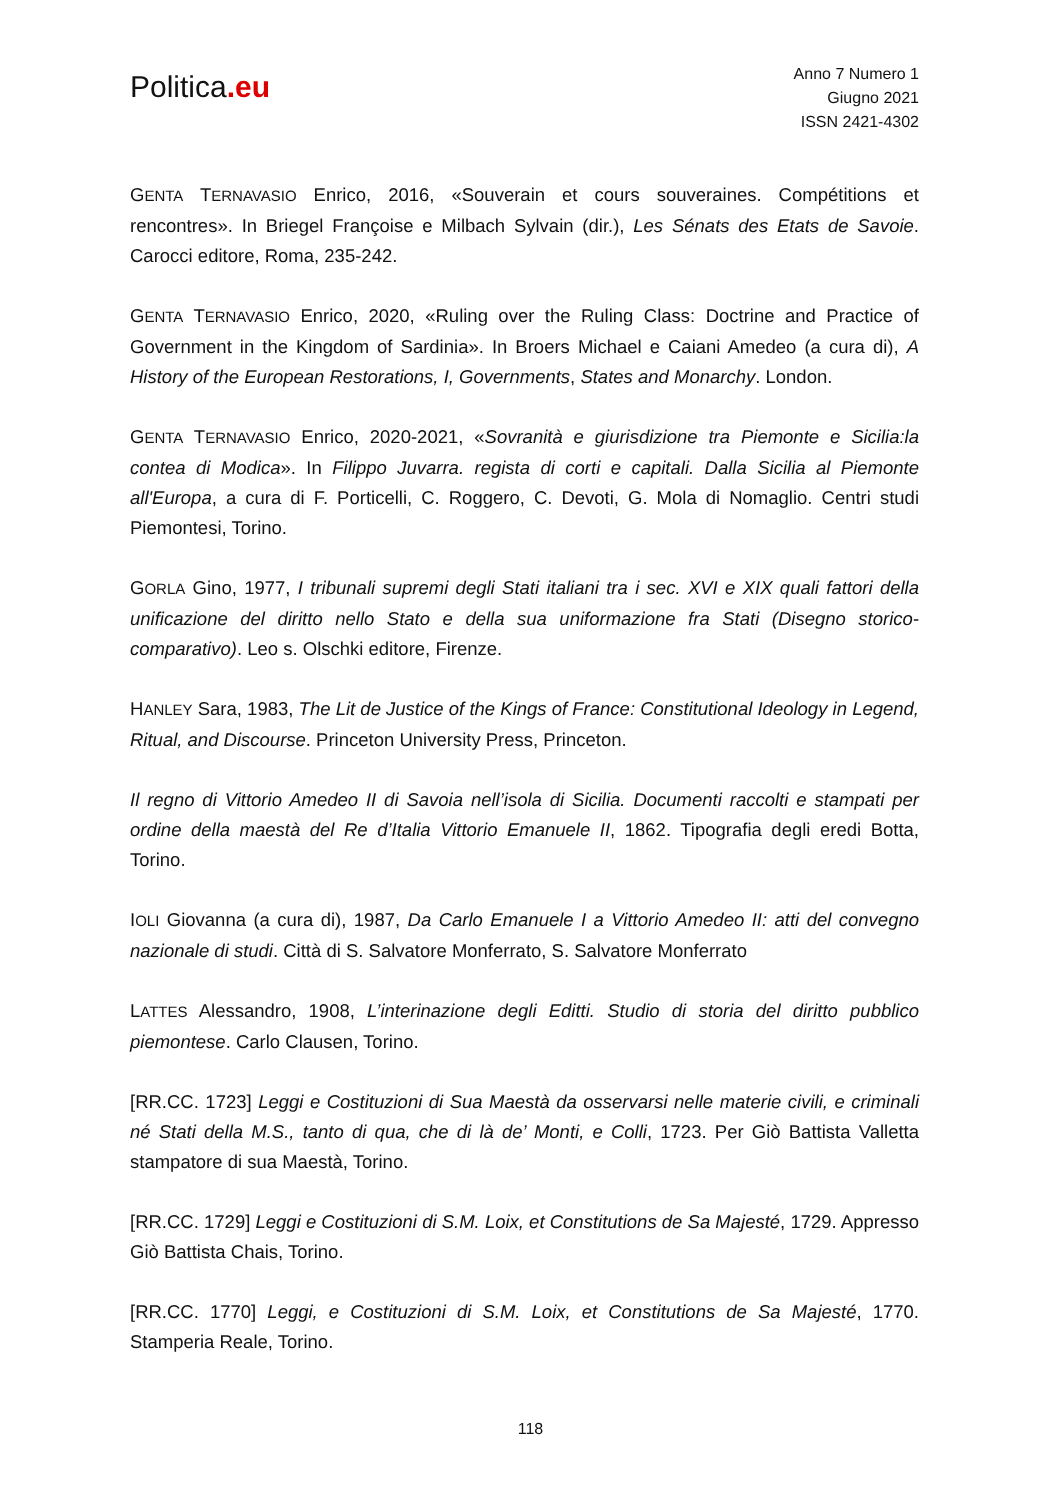Politica.eu
Anno 7 Numero 1
Giugno 2021
ISSN 2421-4302
GENTA TERNAVASIO Enrico, 2016, «Souverain et cours souveraines. Compétitions et rencontres». In Briegel Françoise e Milbach Sylvain (dir.), Les Sénats des Etats de Savoie. Carocci editore, Roma, 235-242.
GENTA TERNAVASIO Enrico, 2020, «Ruling over the Ruling Class: Doctrine and Practice of Government in the Kingdom of Sardinia». In Broers Michael e Caiani Amedeo (a cura di), A History of the European Restorations, I, Governments, States and Monarchy. London.
GENTA TERNAVASIO Enrico, 2020-2021, «Sovranità e giurisdizione tra Piemonte e Sicilia:la contea di Modica». In Filippo Juvarra. regista di corti e capitali. Dalla Sicilia al Piemonte all'Europa, a cura di F. Porticelli, C. Roggero, C. Devoti, G. Mola di Nomaglio. Centri studi Piemontesi, Torino.
GORLA Gino, 1977, I tribunali supremi degli Stati italiani tra i sec. XVI e XIX quali fattori della unificazione del diritto nello Stato e della sua uniformazione fra Stati (Disegno storico-comparativo). Leo s. Olschki editore, Firenze.
HANLEY Sara, 1983, The Lit de Justice of the Kings of France: Constitutional Ideology in Legend, Ritual, and Discourse. Princeton University Press, Princeton.
Il regno di Vittorio Amedeo II di Savoia nell’isola di Sicilia. Documenti raccolti e stampati per ordine della maestà del Re d’Italia Vittorio Emanuele II, 1862. Tipografia degli eredi Botta, Torino.
IOLI Giovanna (a cura di), 1987, Da Carlo Emanuele I a Vittorio Amedeo II: atti del convegno nazionale di studi. Città di S. Salvatore Monferrato, S. Salvatore Monferrato
LATTES Alessandro, 1908, L’interinazione degli Editti. Studio di storia del diritto pubblico piemontese. Carlo Clausen, Torino.
[RR.CC. 1723] Leggi e Costituzioni di Sua Maestà da osservarsi nelle materie civili, e criminali né Stati della M.S., tanto di qua, che di là de’ Monti, e Colli, 1723. Per Giò Battista Valletta stampatore di sua Maestà, Torino.
[RR.CC. 1729] Leggi e Costituzioni di S.M. Loix, et Constitutions de Sa Majesté, 1729. Appresso Giò Battista Chais, Torino.
[RR.CC. 1770] Leggi, e Costituzioni di S.M. Loix, et Constitutions de Sa Majesté, 1770. Stamperia Reale, Torino.
118